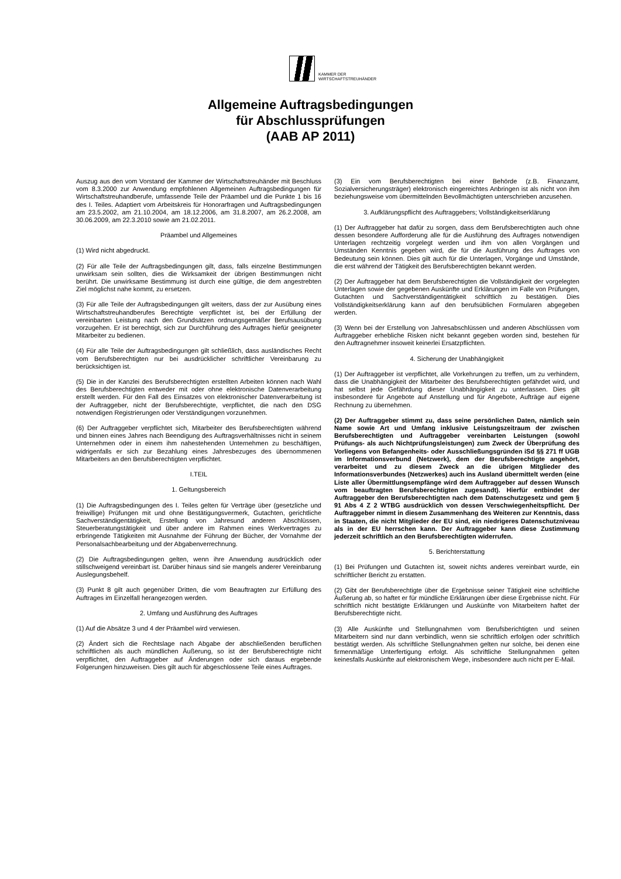KAMMER DER
WIRTSCHAFTSTREUHÄNDER
Allgemeine Auftragsbedingungen
für Abschlussprüfungen
(AAB AP 2011)
Auszug aus den vom Vorstand der Kammer der Wirtschaftstreuhänder mit Beschluss vom 8.3.2000 zur Anwendung empfohlenen Allgemeinen Auftragsbedingungen für Wirtschaftstreuhandberufe, umfassende Teile der Präambel und die Punkte 1 bis 16 des I. Teiles. Adaptiert vom Arbeitskreis für Honorarfragen und Auftragsbedingungen am 23.5.2002, am 21.10.2004, am 18.12.2006, am 31.8.2007, am 26.2.2008, am 30.06.2009, am 22.3.2010 sowie am 21.02.2011.
Präambel und Allgemeines
(1) Wird nicht abgedruckt.
(2) Für alle Teile der Auftragsbedingungen gilt, dass, falls einzelne Bestimmungen unwirksam sein sollten, dies die Wirksamkeit der übrigen Bestimmungen nicht berührt. Die unwirksame Bestimmung ist durch eine gültige, die dem angestrebten Ziel möglichst nahe kommt, zu ersetzen.
(3) Für alle Teile der Auftragsbedingungen gilt weiters, dass der zur Ausübung eines Wirtschaftstreuhandberufes Berechtigte verpflichtet ist, bei der Erfüllung der vereinbarten Leistung nach den Grundsätzen ordnungsgemäßer Berufsausübung vorzugehen. Er ist berechtigt, sich zur Durchführung des Auftrages hiefür geeigneter Mitarbeiter zu bedienen.
(4) Für alle Teile der Auftragsbedingungen gilt schließlich, dass ausländisches Recht vom Berufsberechtigten nur bei ausdrücklicher schriftlicher Vereinbarung zu berücksichtigen ist.
(5) Die in der Kanzlei des Berufsberechtigten erstellten Arbeiten können nach Wahl des Berufsberechtigten entweder mit oder ohne elektronische Datenverarbeitung erstellt werden. Für den Fall des Einsatzes von elektronischer Datenverarbeitung ist der Auftraggeber, nicht der Berufsberechtigte, verpflichtet, die nach den DSG notwendigen Registrierungen oder Verständigungen vorzunehmen.
(6) Der Auftraggeber verpflichtet sich, Mitarbeiter des Berufsberechtigten während und binnen eines Jahres nach Beendigung des Auftragsverhältnisses nicht in seinem Unternehmen oder in einem ihm nahestehenden Unternehmen zu beschäftigen, widrigenfalls er sich zur Bezahlung eines Jahresbezuges des übernommenen Mitarbeiters an den Berufsberechtigten verpflichtet.
I.TEIL
1. Geltungsbereich
(1) Die Auftragsbedingungen des I. Teiles gelten für Verträge über (gesetzliche und freiwillige) Prüfungen mit und ohne Bestätigungsvermerk, Gutachten, gerichtliche Sachverständigentätigkeit, Erstellung von Jahresund anderen Abschlüssen, Steuerberatungstätigkeit und über andere im Rahmen eines Werkvertrages zu erbringende Tätigkeiten mit Ausnahme der Führung der Bücher, der Vornahme der Personalsachbearbeitung und der Abgabenverrechnung.
(2) Die Auftragsbedingungen gelten, wenn ihre Anwendung ausdrücklich oder stillschweigend vereinbart ist. Darüber hinaus sind sie mangels anderer Vereinbarung Auslegungsbehelf.
(3) Punkt 8 gilt auch gegenüber Dritten, die vom Beauftragten zur Erfüllung des Auftrages im Einzelfall herangezogen werden.
2. Umfang und Ausführung des Auftrages
(1) Auf die Absätze 3 und 4 der Präambel wird verwiesen.
(2) Ändert sich die Rechtslage nach Abgabe der abschließenden beruflichen schriftlichen als auch mündlichen Äußerung, so ist der Berufsberechtigte nicht verpflichtet, den Auftraggeber auf Änderungen oder sich daraus ergebende Folgerungen hinzuweisen. Dies gilt auch für abgeschlossene Teile eines Auftrages.
(3) Ein vom Berufsberechtigten bei einer Behörde (z.B. Finanzamt, Sozialversicherungsträger) elektronisch eingereichtes Anbringen ist als nicht von ihm beziehungsweise vom übermittelnden Bevollmächtigten unterschrieben anzusehen.
3. Aufklärungspflicht des Auftraggebers; Vollständigkeitserklärung
(1) Der Auftraggeber hat dafür zu sorgen, dass dem Berufsberechtigten auch ohne dessen besondere Aufforderung alle für die Ausführung des Auftrages notwendigen Unterlagen rechtzeitig vorgelegt werden und ihm von allen Vorgängen und Umständen Kenntnis gegeben wird, die für die Ausführung des Auftrages von Bedeutung sein können. Dies gilt auch für die Unterlagen, Vorgänge und Umstände, die erst während der Tätigkeit des Berufsberechtigten bekannt werden.
(2) Der Auftraggeber hat dem Berufsberechtigten die Vollständigkeit der vorgelegten Unterlagen sowie der gegebenen Auskünfte und Erklärungen im Falle von Prüfungen, Gutachten und Sachverständigentätigkeit schriftlich zu bestätigen. Dies Vollständigkeitserklärung kann auf den berufsüblichen Formularen abgegeben werden.
(3) Wenn bei der Erstellung von Jahresabschlüssen und anderen Abschlüssen vom Auftraggeber erhebliche Risken nicht bekannt gegeben worden sind, bestehen für den Auftragnehmer insoweit keinerlei Ersatzpflichten.
4. Sicherung der Unabhängigkeit
(1) Der Auftraggeber ist verpflichtet, alle Vorkehrungen zu treffen, um zu verhindern, dass die Unabhängigkeit der Mitarbeiter des Berufsberechtigten gefährdet wird, und hat selbst jede Gefährdung dieser Unabhängigkeit zu unterlassen. Dies gilt insbesondere für Angebote auf Anstellung und für Angebote, Aufträge auf eigene Rechnung zu übernehmen.
(2) Der Auftraggeber stimmt zu, dass seine persönlichen Daten, nämlich sein Name sowie Art und Umfang inklusive Leistungszeitraum der zwischen Berufsberechtigten und Auftraggeber vereinbarten Leistungen (sowohl Prüfungs- als auch Nichtprüfungsleistungen) zum Zweck der Überprüfung des Vorliegens von Befangenheits- oder Ausschließungsgründen iSd §§ 271 ff UGB im Informationsverbund (Netzwerk), dem der Berufsberechtigte angehört, verarbeitet und zu diesem Zweck an die übrigen Mitglieder des Informationsverbundes (Netzwerkes) auch ins Ausland übermittelt werden (eine Liste aller Übermittlungsempfänge wird dem Auftraggeber auf dessen Wunsch vom beauftragten Berufsberechtigten zugesandt). Hierfür entbindet der Auftraggeber den Berufsberechtigten nach dem Datenschutzgesetz und gem § 91 Abs 4 Z 2 WTBG ausdrücklich von dessen Verschwiegenheitspflicht. Der Auftraggeber nimmt in diesem Zusammenhang des Weiteren zur Kenntnis, dass in Staaten, die nicht Mitglieder der EU sind, ein niedrigeres Datenschutzniveau als in der EU herrschen kann. Der Auftraggeber kann diese Zustimmung jederzeit schriftlich an den Berufsberechtigten widerrufen.
5. Berichterstattung
(1) Bei Prüfungen und Gutachten ist, soweit nichts anderes vereinbart wurde, ein schriftlicher Bericht zu erstatten.
(2) Gibt der Berufsberechtigte über die Ergebnisse seiner Tätigkeit eine schriftliche Äußerung ab, so haftet er für mündliche Erklärungen über diese Ergebnisse nicht. Für schriftlich nicht bestätigte Erklärungen und Auskünfte von Mitarbeitern haftet der Berufsberechtigte nicht.
(3) Alle Auskünfte und Stellungnahmen vom Berufsberichtigten und seinen Mitarbeitern sind nur dann verbindlich, wenn sie schriftlich erfolgen oder schriftlich bestätigt werden. Als schriftliche Stellungnahmen gelten nur solche, bei denen eine firmenmäßige Unterfertigung erfolgt. Als schriftliche Stellungnahmen gelten keinesfalls Auskünfte auf elektronischem Wege, insbesondere auch nicht per E-Mail.